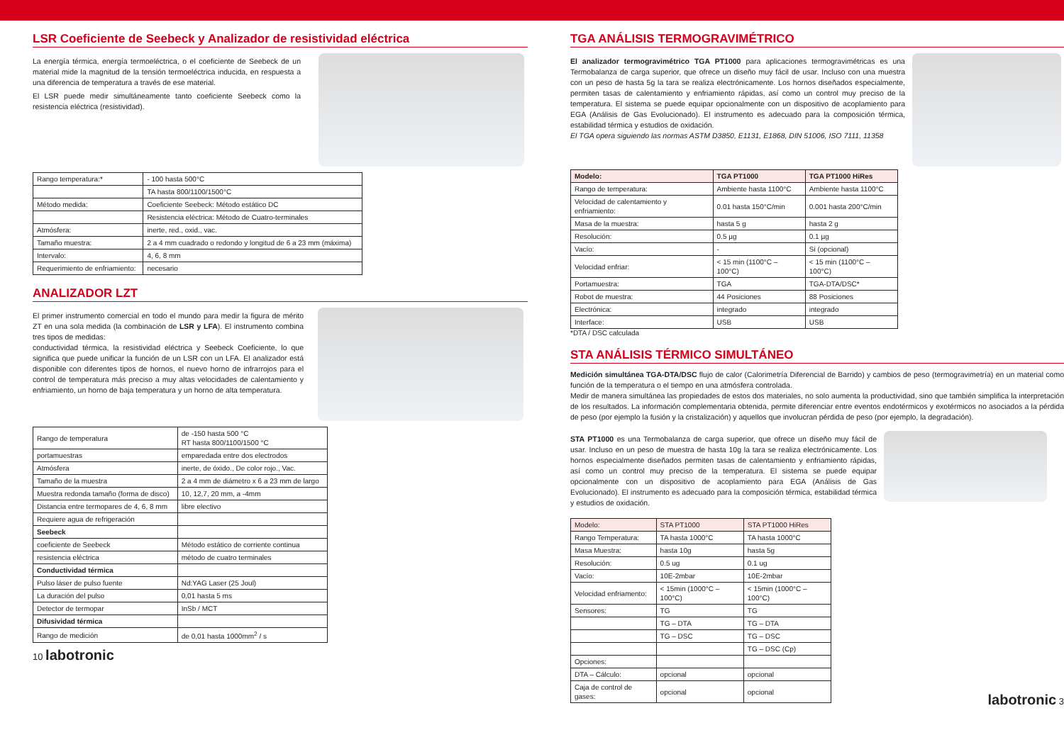LSR Coeficiente de Seebeck y Analizador de resistividad eléctrica
La energía térmica, energía termoeléctrica, o el coeficiente de Seebeck de un material mide la magnitud de la tensión termoeléctrica inducida, en respuesta a una diferencia de temperatura a través de ese material.
El LSR puede medir simultáneamente tanto coeficiente Seebeck como la resistencia eléctrica (resistividad).
| Rango temperatura:* | - 100 hasta 500°C |
| | TA hasta 800/1100/1500°C |
| Método medida: | Coeficiente Seebeck: Método estático DC |
| | Resistencia eléctrica: Método de Cuatro-terminales |
| Atmósfera: | inerte, red., oxid., vac. |
| Tamaño muestra: | 2 a 4 mm cuadrado o redondo y longitud de 6 a 23 mm (máxima) |
| Intervalo: | 4, 6, 8 mm |
| Requerimiento de enfriamiento: | necesario |
ANALIZADOR LZT
El primer instrumento comercial en todo el mundo para medir la figura de mérito ZT en una sola medida (la combinación de LSR y LFA). El instrumento combina tres tipos de medidas:
conductividad térmica, la resistividad eléctrica y Seebeck Coeficiente, lo que significa que puede unificar la función de un LSR con un LFA. El analizador está disponible con diferentes tipos de hornos, el nuevo horno de infrarrojos para el control de temperatura más preciso a muy altas velocidades de calentamiento y enfriamiento, un horno de baja temperatura y un horno de alta temperatura.
| Rango de temperatura | de -150 hasta 500 °C RT hasta 800/1100/1500 °C |
| portamuestras | emparedada entre dos electrodos |
| Atmósfera | inerte, de óxido., De color rojo., Vac. |
| Tamaño de la muestra | 2 a 4 mm de diámetro x 6 a 23 mm de largo |
| Muestra redonda tamaño (forma de disco) | 10, 12,7, 20 mm, a -4mm |
| Distancia entre termopares de 4, 6, 8 mm | libre electivo |
| Requiere agua de refrigeración | |
| Seebeck | |
| coeficiente de Seebeck | Método estático de corriente continua |
| resistencia eléctrica | método de cuatro terminales |
| Conductividad térmica | |
| Pulso láser de pulso fuente | Nd:YAG Laser (25 Joul) |
| La duración del pulso | 0,01 hasta 5 ms |
| Detector de termopar | InSb / MCT |
| Difusividad térmica | |
| Rango de medición | de 0,01 hasta 1000mm<sup>2</sup> / s |
10 labotronic
TGA ANÁLISIS TERMOGRAVIMÉTRICO
El analizador termogravimétrico TGA PT1000 para aplicaciones termogravimétricas es una Termobalanza de carga superior, que ofrece un diseño muy fácil de usar. Incluso con una muestra con un peso de hasta 5g la tara se realiza electrónicamente. Los hornos diseñados especialmente, permiten tasas de calentamiento y enfriamiento rápidas, así como un control muy preciso de la temperatura. El sistema se puede equipar opcionalmente con un dispositivo de acoplamiento para EGA (Análisis de Gas Evolucionado). El instrumento es adecuado para la composición térmica, estabilidad térmica y estudios de oxidación.
El TGA opera siguiendo las normas ASTM D3850, E1131, E1868, DIN 51006, ISO 7111, 11358
| Modelo: | TGA PT1000 | TGA PT1000 HiRes |
| Rango de temperatura: | Ambiente hasta 1100°C | Ambiente hasta 1100°C |
| Velocidad de calentamiento y enfriamiento: | 0.01 hasta 150°C/min | 0.001 hasta 200°C/min |
| Masa de la muestra: | hasta 5 g | hasta 2 g |
| Resolución: | 0.5 µg | 0.1 µg |
| Vacío: | - | Si (opcional) |
| Velocidad enfriar: | < 15 min (1100°C – 100°C) | < 15 min (1100°C – 100°C) |
| Portamuestra: | TGA | TGA-DTA/DSC* |
| Robot de muestra: | 44 Posiciones | 88 Posiciones |
| Electrónica: | integrado | integrado |
| Interface: | USB | USB |
*DTA / DSC calculada
STA ANÁLISIS TÉRMICO SIMULTÁNEO
Medición simultánea TGA-DTA/DSC flujo de calor (Calorimetría Diferencial de Barrido) y cambios de peso (termogravimetría) en un material como función de la temperatura o el tiempo en una atmósfera controlada.
Medir de manera simultánea las propiedades de estos dos materiales, no solo aumenta la productividad, sino que también simplifica la interpretación de los resultados. La información complementaria obtenida, permite diferenciar entre eventos endotérmicos y exotérmicos no asociados a la pérdida de peso (por ejemplo la fusión y la cristalización) y aquellos que involucran pérdida de peso (por ejemplo, la degradación).
STA PT1000 es una Termobalanza de carga superior, que ofrece un diseño muy fácil de usar. Incluso en un peso de muestra de hasta 10g la tara se realiza electrónicamente. Los hornos especialmente diseñados permiten tasas de calentamiento y enfriamiento rápidas, así como un control muy preciso de la temperatura. El sistema se puede equipar opcionalmente con un dispositivo de acoplamiento para EGA (Análisis de Gas Evolucionado). El instrumento es adecuado para la composición térmica, estabilidad térmica y estudios de oxidación.
| Modelo: | STA PT1000 | STA PT1000 HiRes |
| Rango Temperatura: | TA hasta 1000°C | TA hasta 1000°C |
| Masa Muestra: | hasta 10g | hasta 5g |
| Resolución: | 0.5 ug | 0.1 ug |
| Vacío: | 10E-2mbar | 10E-2mbar |
| Velocidad enfriamento: | < 15min (1000°C – 100°C) | < 15min (1000°C – 100°C) |
| Sensores: | TG | TG |
| | TG – DTA | TG – DTA |
| | TG – DSC | TG – DSC |
| | | TG – DSC (Cp) |
| Opciones: | | |
| DTA – Cálculo: | opcional | opcional |
| Caja de control de gases: | opcional | opcional |
labotronic 3